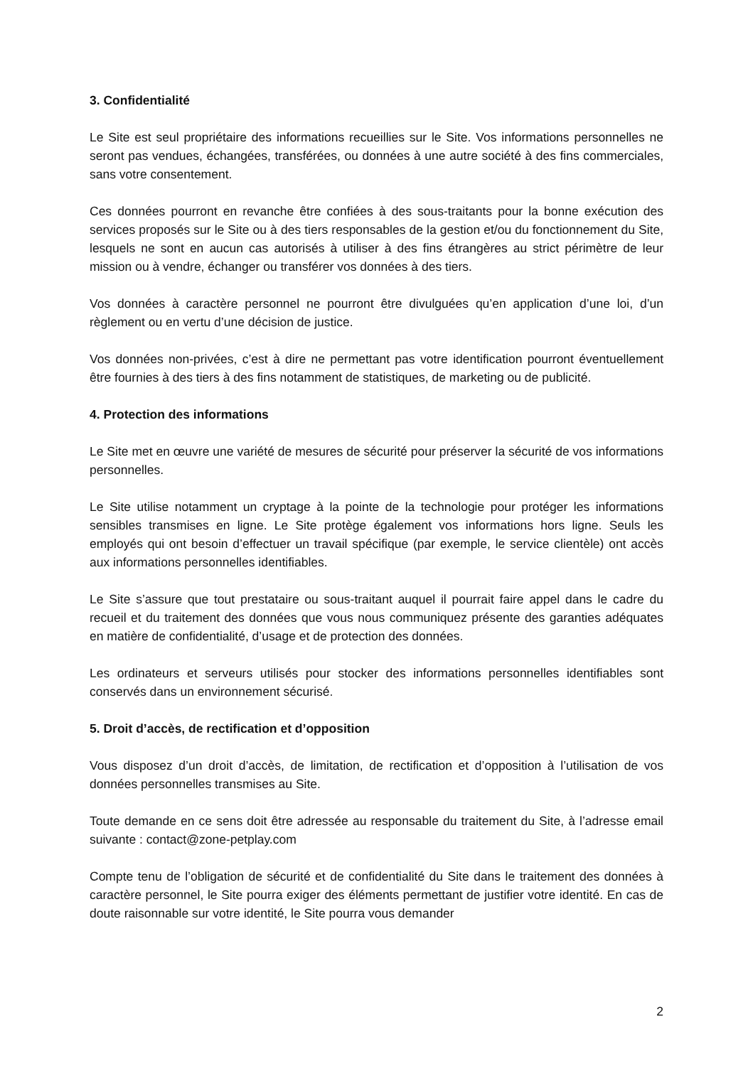3. Confidentialité
Le Site est seul propriétaire des informations recueillies sur le Site. Vos informations personnelles ne seront pas vendues, échangées, transférées, ou données à une autre société à des fins commerciales, sans votre consentement.
Ces données pourront en revanche être confiées à des sous-traitants pour la bonne exécution des services proposés sur le Site ou à des tiers responsables de la gestion et/ou du fonctionnement du Site, lesquels ne sont en aucun cas autorisés à utiliser à des fins étrangères au strict périmètre de leur mission ou à vendre, échanger ou transférer vos données à des tiers.
Vos données à caractère personnel ne pourront être divulguées qu’en application d’une loi, d’un règlement ou en vertu d’une décision de justice.
Vos données non-privées, c’est à dire ne permettant pas votre identification pourront éventuellement être fournies à des tiers à des fins notamment de statistiques, de marketing ou de publicité.
4. Protection des informations
Le Site met en œuvre une variété de mesures de sécurité pour préserver la sécurité de vos informations personnelles.
Le Site utilise notamment un cryptage à la pointe de la technologie pour protéger les informations sensibles transmises en ligne. Le Site protège également vos informations hors ligne. Seuls les employés qui ont besoin d’effectuer un travail spécifique (par exemple, le service clientèle) ont accès aux informations personnelles identifiables.
Le Site s’assure que tout prestataire ou sous-traitant auquel il pourrait faire appel dans le cadre du recueil et du traitement des données que vous nous communiquez présente des garanties adéquates en matière de confidentialité, d’usage et de protection des données.
Les ordinateurs et serveurs utilisés pour stocker des informations personnelles identifiables sont conservés dans un environnement sécurisé.
5. Droit d’accès, de rectification et d’opposition
Vous disposez d’un droit d’accès, de limitation, de rectification et d’opposition à l’utilisation de vos données personnelles transmises au Site.
Toute demande en ce sens doit être adressée au responsable du traitement du Site, à l’adresse email suivante : contact@zone-petplay.com
Compte tenu de l’obligation de sécurité et de confidentialité du Site dans le traitement des données à caractère personnel, le Site pourra exiger des éléments permettant de justifier votre identité. En cas de doute raisonnable sur votre identité, le Site pourra vous demander
2